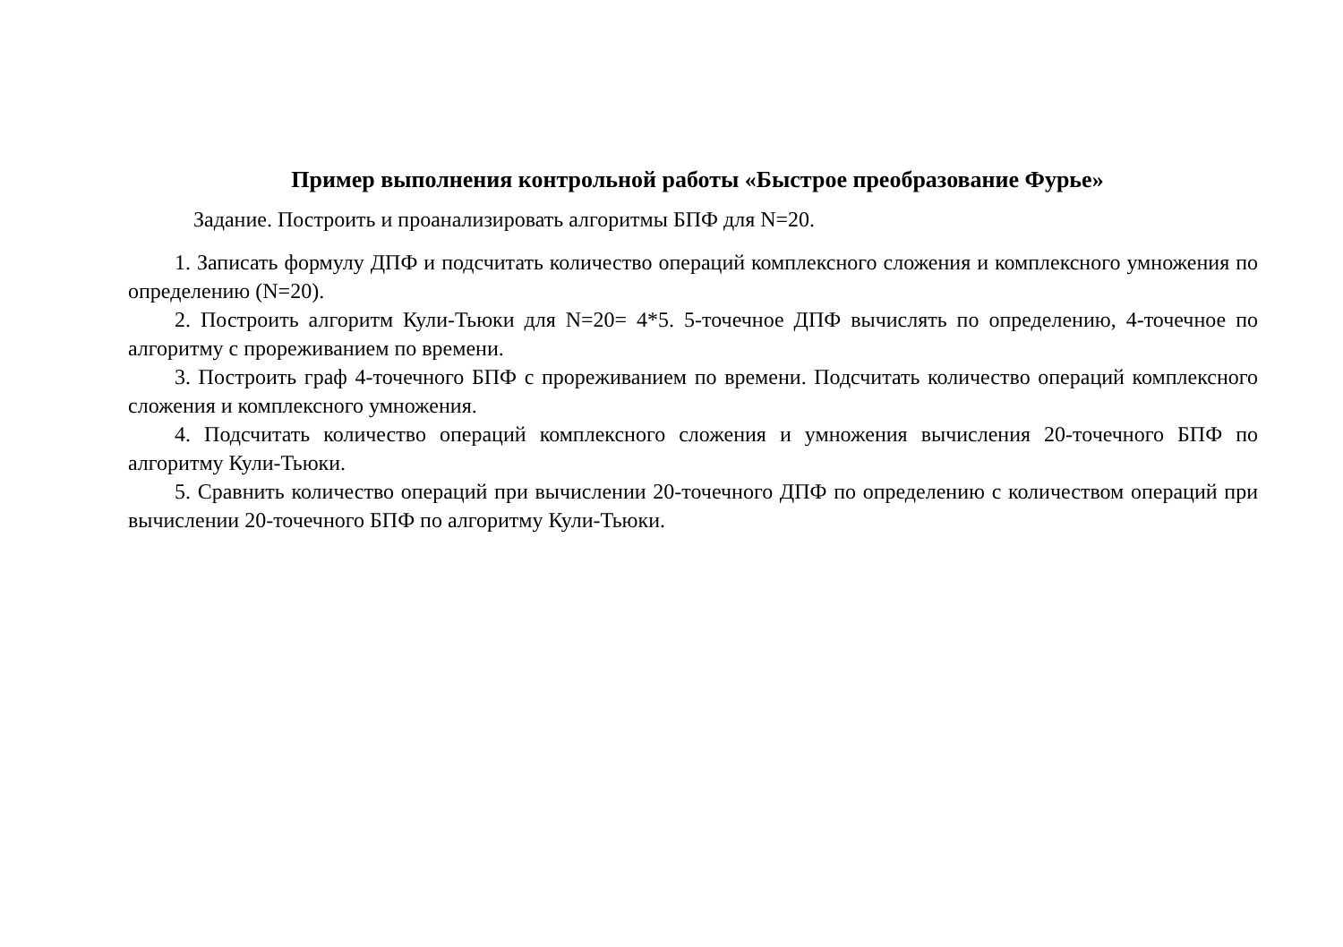Пример выполнения контрольной работы «Быстрое преобразование Фурье»
Задание. Построить и проанализировать алгоритмы БПФ для N=20.
1. Записать формулу ДПФ и подсчитать количество операций комплексного сложения и комплексного умножения по определению (N=20).
2. Построить алгоритм Кули-Тьюки для N=20= 4*5. 5-точечное ДПФ вычислять по определению, 4-точечное по алгоритму с прореживанием по времени.
3. Построить граф 4-точечного БПФ с прореживанием по времени. Подсчитать количество операций комплексного сложения и комплексного умножения.
4. Подсчитать количество операций комплексного сложения и умножения вычисления 20-точечного БПФ по алгоритму Кули-Тьюки.
5. Сравнить количество операций при вычислении 20-точечного ДПФ по определению с количеством операций при вычислении 20-точечного БПФ по алгоритму Кули-Тьюки.